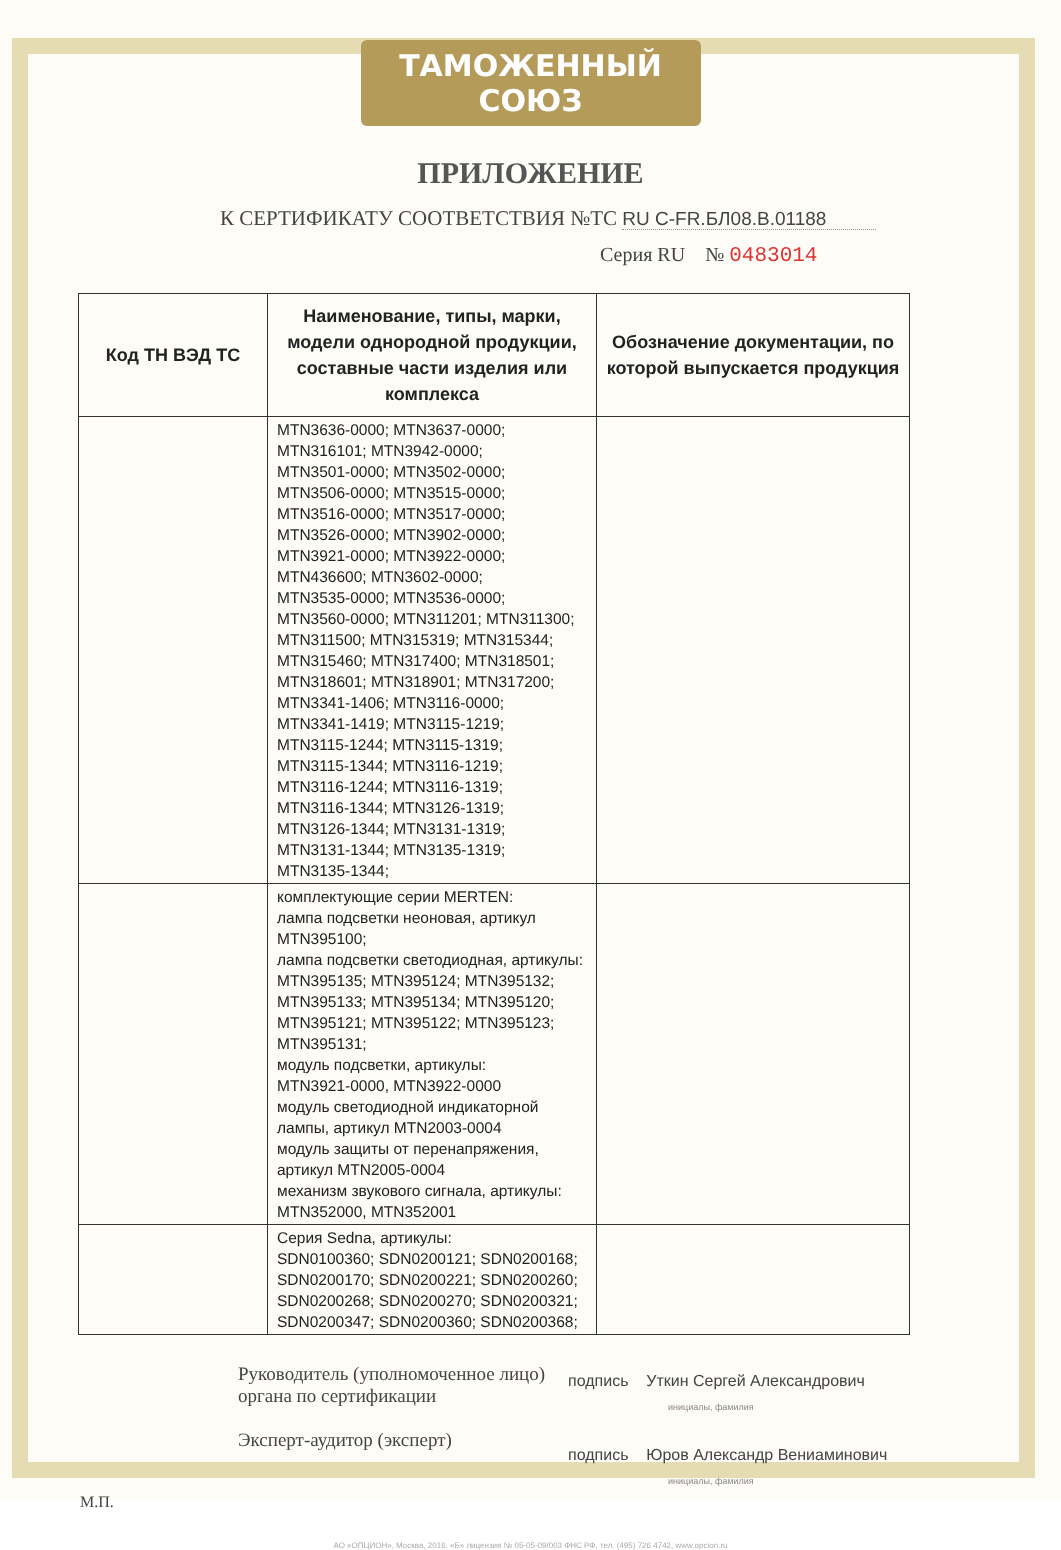ТАМОЖЕННЫЙ СОЮЗ
ПРИЛОЖЕНИЕ
К СЕРТИФИКАТУ СООТВЕТСТВИЯ №ТС RU C-FR.БЛ08.В.01188
Серия RU № 0483014
| Код ТН ВЭД ТС | Наименование, типы, марки, модели однородной продукции, составные части изделия или комплекса | Обозначение документации, по которой выпускается продукция |
| --- | --- | --- |
| | MTN3636-0000; MTN3637-0000; MTN316101; MTN3942-0000; MTN3501-0000; MTN3502-0000; MTN3506-0000; MTN3515-0000; MTN3516-0000; MTN3517-0000; MTN3526-0000; MTN3902-0000; MTN3921-0000; MTN3922-0000; MTN436600; MTN3602-0000; MTN3535-0000; MTN3536-0000; MTN3560-0000; MTN311201; MTN311300; MTN311500; MTN315319; MTN315344; MTN315460; MTN317400; MTN318501; MTN318601; MTN318901; MTN317200; MTN3341-1406; MTN3116-0000; MTN3341-1419; MTN3115-1219; MTN3115-1244; MTN3115-1319; MTN3115-1344; MTN3116-1219; MTN3116-1244; MTN3116-1319; MTN3116-1344; MTN3126-1319; MTN3126-1344; MTN3131-1319; MTN3131-1344; MTN3135-1319; MTN3135-1344; | |
| | комплектующие серии MERTEN: лампа подсветки неоновая, артикул MTN395100; лампа подсветки светодиодная, артикулы: MTN395135; MTN395124; MTN395132; MTN395133; MTN395134; MTN395120; MTN395121; MTN395122; MTN395123; MTN395131; модуль подсветки, артикулы: MTN3921-0000, MTN3922-0000 модуль светодиодной индикаторной лампы, артикул MTN2003-0004 модуль защиты от перенапряжения, артикул MTN2005-0004 механизм звукового сигнала, артикулы: MTN352000, MTN352001 | |
| | Серия Sedna, артикулы: SDN0100360; SDN0200121; SDN0200168; SDN0200170; SDN0200221; SDN0200260; SDN0200268; SDN0200270; SDN0200321; SDN0200347; SDN0200360; SDN0200368; | |
Руководитель (уполномоченное лицо) органа по сертификации
Эксперт-аудитор (эксперт)
подпись Уткин Сергей Александрович
инициалы, фамилия
подпись Юров Александр Вениаминович
инициалы, фамилия
М.П.
АО «ОПЦИОН», Москва, 2016, «Б» лицензия № 05-05-09/003 ФНС РФ, тел. (495) 726 4742, www.opcion.ru